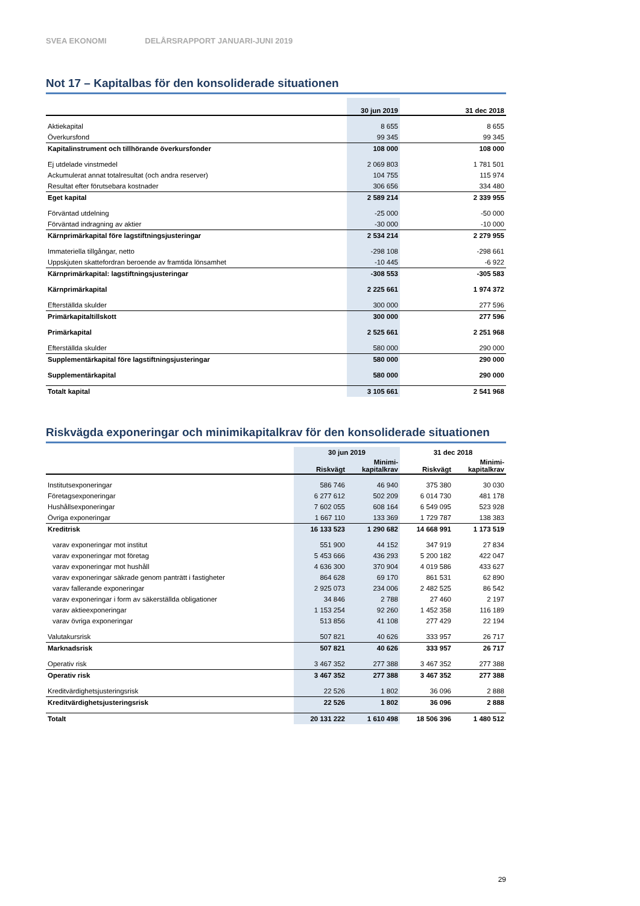SVEA EKONOMI DELÅRSRAPPORT JANUARI-JUNI 2019
Not 17 – Kapitalbas för den konsoliderade situationen
| | 30 jun 2019 | 31 dec 2018 |
| --- | --- | --- |
| Aktiekapital | 8 655 | 8 655 |
| Överkursfond | 99 345 | 99 345 |
| Kapitalinstrument och tillhörande överkursfonder | 108 000 | 108 000 |
| Ej utdelade vinstmedel | 2 069 803 | 1 781 501 |
| Ackumulerat annat totalresultat (och andra reserver) | 104 755 | 115 974 |
| Resultat efter förutsebara kostnader | 306 656 | 334 480 |
| Eget kapital | 2 589 214 | 2 339 955 |
| Förväntad utdelning | -25 000 | -50 000 |
| Förväntad indragning av aktier | -30 000 | -10 000 |
| Kärnprimärkapital före lagstiftningsjusteringar | 2 534 214 | 2 279 955 |
| Immateriella tillgångar, netto | -298 108 | -298 661 |
| Uppskjuten skattefordran beroende av framtida lönsamhet | -10 445 | -6 922 |
| Kärnprimärkapital: lagstiftningsjusteringar | -308 553 | -305 583 |
| Kärnprimärkapital | 2 225 661 | 1 974 372 |
| Efterställda skulder | 300 000 | 277 596 |
| Primärkapitaltillskott | 300 000 | 277 596 |
| Primärkapital | 2 525 661 | 2 251 968 |
| Efterställda skulder | 580 000 | 290 000 |
| Supplementärkapital före lagstiftningsjusteringar | 580 000 | 290 000 |
| Supplementärkapital | 580 000 | 290 000 |
| Totalt kapital | 3 105 661 | 2 541 968 |
Riskvägda exponeringar och minimikapitalkrav för den konsoliderade situationen
| | 30 jun 2019 | | 31 dec 2018 | |
| --- | --- | --- | --- | --- |
| | Riskvägt | Minimi- kapitalkrav | Riskvägt | Minimi- kapitalkrav |
| Institutsexponeringar | 586 746 | 46 940 | 375 380 | 30 030 |
| Företagsexponeringar | 6 277 612 | 502 209 | 6 014 730 | 481 178 |
| Hushållsexponeringar | 7 602 055 | 608 164 | 6 549 095 | 523 928 |
| Övriga exponeringar | 1 667 110 | 133 369 | 1 729 787 | 138 383 |
| Kreditrisk | 16 133 523 | 1 290 682 | 14 668 991 | 1 173 519 |
| varav exponeringar mot institut | 551 900 | 44 152 | 347 919 | 27 834 |
| varav exponeringar mot företag | 5 453 666 | 436 293 | 5 200 182 | 422 047 |
| varav exponeringar mot hushåll | 4 636 300 | 370 904 | 4 019 586 | 433 627 |
| varav exponeringar säkrade genom panträtt i fastigheter | 864 628 | 69 170 | 861 531 | 62 890 |
| varav fallerande exponeringar | 2 925 073 | 234 006 | 2 482 525 | 86 542 |
| varav exponeringar i form av säkerställda obligationer | 34 846 | 2 788 | 27 460 | 2 197 |
| varav aktieexponeringar | 1 153 254 | 92 260 | 1 452 358 | 116 189 |
| varav övriga exponeringar | 513 856 | 41 108 | 277 429 | 22 194 |
| Valutakursrisk | 507 821 | 40 626 | 333 957 | 26 717 |
| Marknadsrisk | 507 821 | 40 626 | 333 957 | 26 717 |
| Operativ risk | 3 467 352 | 277 388 | 3 467 352 | 277 388 |
| Operativ risk | 3 467 352 | 277 388 | 3 467 352 | 277 388 |
| Kreditvärdighetsjusteringsrisk | 22 526 | 1 802 | 36 096 | 2 888 |
| Kreditvärdighetsjusteringsrisk | 22 526 | 1 802 | 36 096 | 2 888 |
| Totalt | 20 131 222 | 1 610 498 | 18 506 396 | 1 480 512 |
29